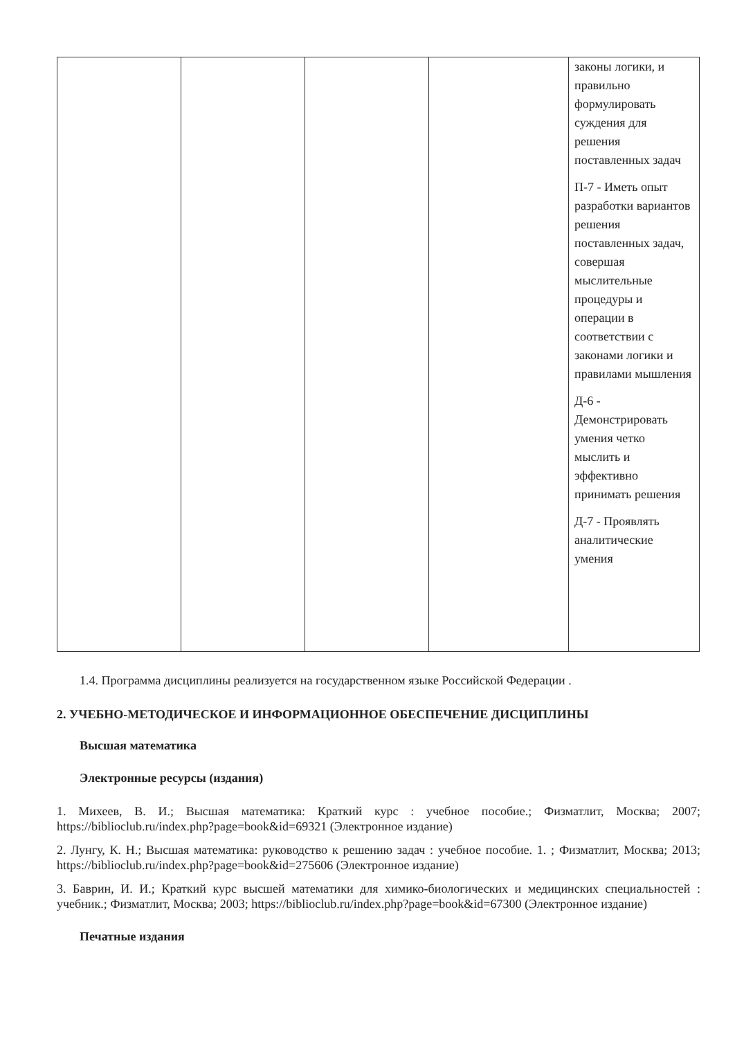| | | | | законы логики, и правильно формулировать суждения для решения поставленных задач П-7 - Иметь опыт разработки вариантов решения поставленных задач, совершая мыслительные процедуры и операции в соответствии с законами логики и правилами мышления Д-6 - Демонстрировать умения четко мыслить и эффективно принимать решения Д-7 - Проявлять аналитические умения |
1.4. Программа дисциплины реализуется на государственном языке Российской Федерации .
2. УЧЕБНО-МЕТОДИЧЕСКОЕ И ИНФОРМАЦИОННОЕ ОБЕСПЕЧЕНИЕ ДИСЦИПЛИНЫ
Высшая математика
Электронные ресурсы (издания)
1. Михеев, В. И.; Высшая математика: Краткий курс : учебное пособие.; Физматлит, Москва; 2007; https://biblioclub.ru/index.php?page=book&id=69321 (Электронное издание)
2. Лунгу, К. Н.; Высшая математика: руководство к решению задач : учебное пособие. 1. ; Физматлит, Москва; 2013; https://biblioclub.ru/index.php?page=book&id=275606 (Электронное издание)
3. Баврин, И. И.; Краткий курс высшей математики для химико-биологических и медицинских специальностей : учебник.; Физматлит, Москва; 2003; https://biblioclub.ru/index.php?page=book&id=67300 (Электронное издание)
Печатные издания